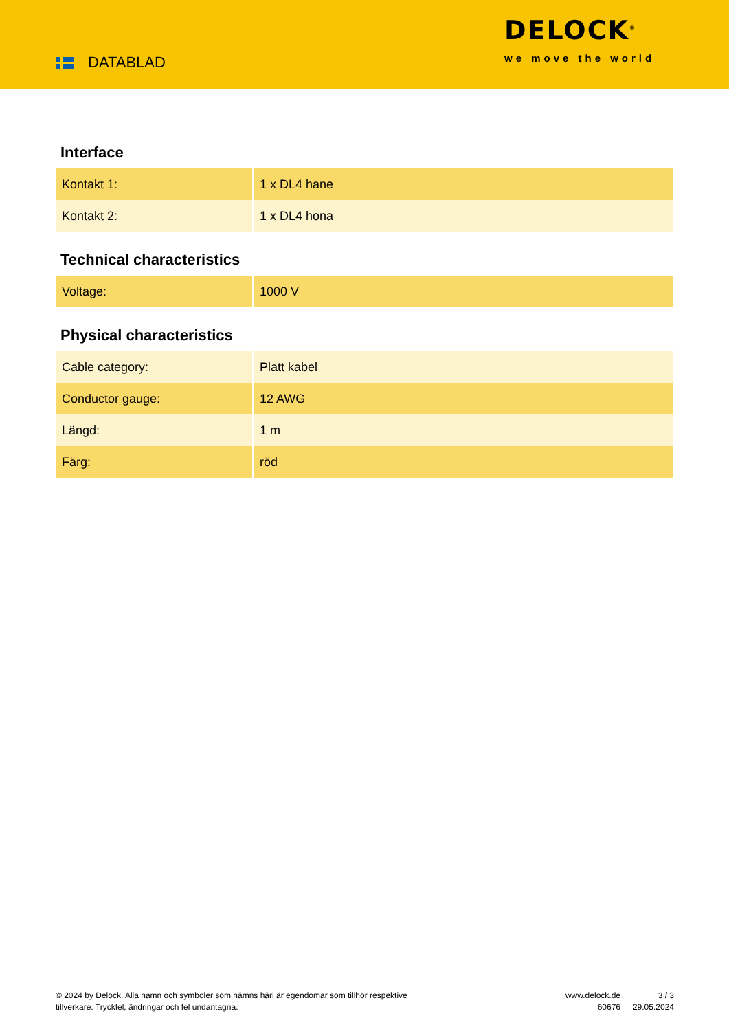DATABLAD
DELOCK<sup>®</sup>
we move the world
Interface
| Kontakt 1: | 1 x DL4 hane |
| Kontakt 2: | 1 x DL4 hona |
Technical characteristics
| Voltage: | 1000 V |
Physical characteristics
| Cable category: | Platt kabel |
| Conductor gauge: | 12 AWG |
| Längd: | 1 m |
| Färg: | röd |
© 2024 by Delock. Alla namn och symboler som nämns häri är egendomar som tillhör respektive tillverkare. Tryckfel, ändringar och fel undantagna.
www.delock.de
60676
3 / 3
29.05.2024